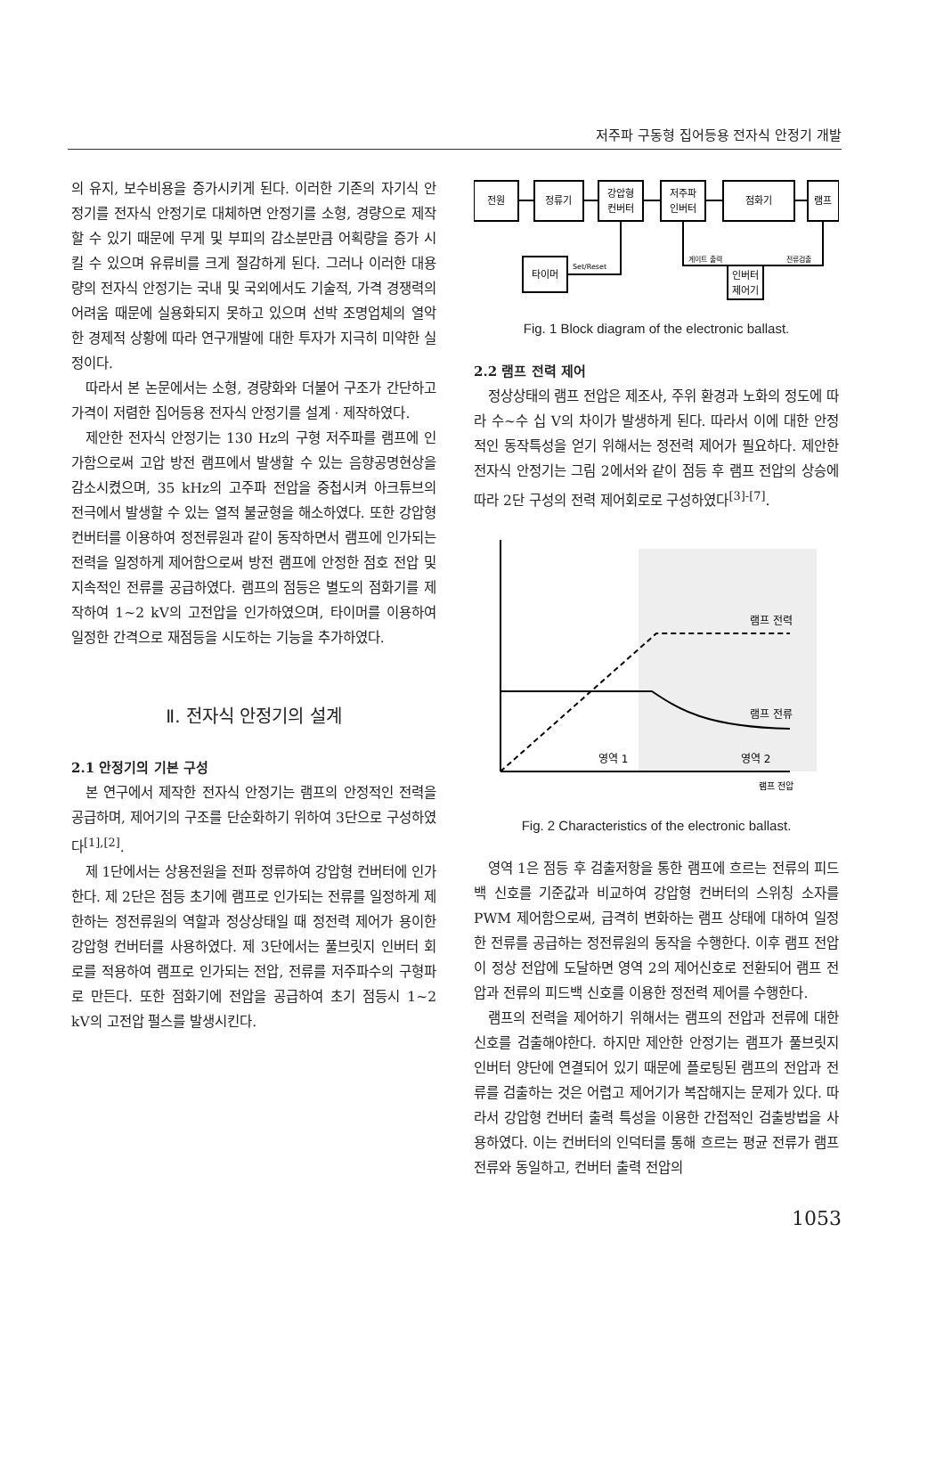저주파 구동형 집어등용 전자식 안정기 개발
의 유지, 보수비용을 증가시키게 된다. 이러한 기존의 자기식 안정기를 전자식 안정기로 대체하면 안정기를 소형, 경량으로 제작할 수 있기 때문에 무게 및 부피의 감소분만큼 어획량을 증가 시킬 수 있으며 유류비를 크게 절감하게 된다. 그러나 이러한 대용량의 전자식 안정기는 국내 및 국외에서도 기술적, 가격 경쟁력의 어려움 때문에 실용화되지 못하고 있으며 선박 조명업체의 열악한 경제적 상황에 따라 연구개발에 대한 투자가 지극히 미약한 실정이다.
따라서 본 논문에서는 소형, 경량화와 더불어 구조가 간단하고 가격이 저렴한 집어등용 전자식 안정기를 설계 · 제작하였다.
제안한 전자식 안정기는 130 Hz의 구형 저주파를 램프에 인가함으로써 고압 방전 램프에서 발생할 수 있는 음향공명현상을 감소시켰으며, 35 kHz의 고주파 전압을 중첩시켜 아크튜브의 전극에서 발생할 수 있는 열적 불균형을 해소하였다. 또한 강압형 컨버터를 이용하여 정전류원과 같이 동작하면서 램프에 인가되는 전력을 일정하게 제어함으로써 방전 램프에 안정한 점호 전압 및 지속적인 전류를 공급하였다. 램프의 점등은 별도의 점화기를 제작하여 1~2 kV의 고전압을 인가하였으며, 타이머를 이용하여 일정한 간격으로 재점등을 시도하는 기능을 추가하였다.
Ⅱ. 전자식 안정기의 설계
2.1 안정기의 기본 구성
본 연구에서 제작한 전자식 안정기는 램프의 안정적인 전력을 공급하며, 제어기의 구조를 단순화하기 위하여 3단으로 구성하였다<sup>[1],[2]</sup>.
제 1단에서는 상용전원을 전파 정류하여 강압형 컨버터에 인가한다. 제 2단은 점등 초기에 램프로 인가되는 전류를 일정하게 제한하는 정전류원의 역할과 정상상태일 때 정전력 제어가 용이한 강압형 컨버터를 사용하였다. 제 3단에서는 풀브릿지 인버터 회로를 적용하여 램프로 인가되는 전압, 전류를 저주파수의 구형파로 만든다. 또한 점화기에 전압을 공급하여 초기 점등시 1~2 kV의 고전압 펄스를 발생시킨다.
전원
정류기
강압형
컨버터
저주파
인버터
점화기
램프
타이머
Set/Reset
게이트 출력
전류검출
인버터
제어기
Fig. 1 Block diagram of the electronic ballast.
2.2 램프 전력 제어
정상상태의 램프 전압은 제조사, 주위 환경과 노화의 정도에 따라 수~수 십 V의 차이가 발생하게 된다. 따라서 이에 대한 안정적인 동작특성을 얻기 위해서는 정전력 제어가 필요하다. 제안한 전자식 안정기는 그림 2에서와 같이 점등 후 램프 전압의 상승에 따라 2단 구성의 전력 제어회로로 구성하였다<sup>[3]-[7]</sup>.
램프 전력
램프 전류
영역 1
영역 2
램프 전압
Fig. 2 Characteristics of the electronic ballast.
영역 1은 점등 후 검출저항을 통한 램프에 흐르는 전류의 피드백 신호를 기준값과 비교하여 강압형 컨버터의 스위칭 소자를 PWM 제어함으로써, 급격히 변화하는 램프 상태에 대하여 일정한 전류를 공급하는 정전류원의 동작을 수행한다. 이후 램프 전압이 정상 전압에 도달하면 영역 2의 제어신호로 전환되어 램프 전압과 전류의 피드백 신호를 이용한 정전력 제어를 수행한다.
램프의 전력을 제어하기 위해서는 램프의 전압과 전류에 대한 신호를 검출해야한다. 하지만 제안한 안정기는 램프가 풀브릿지 인버터 양단에 연결되어 있기 때문에 플로팅된 램프의 전압과 전류를 검출하는 것은 어렵고 제어기가 복잡해지는 문제가 있다. 따라서 강압형 컨버터 출력 특성을 이용한 간접적인 검출방법을 사용하였다. 이는 컨버터의 인덕터를 통해 흐르는 평균 전류가 램프 전류와 동일하고, 컨버터 출력 전압의
1053